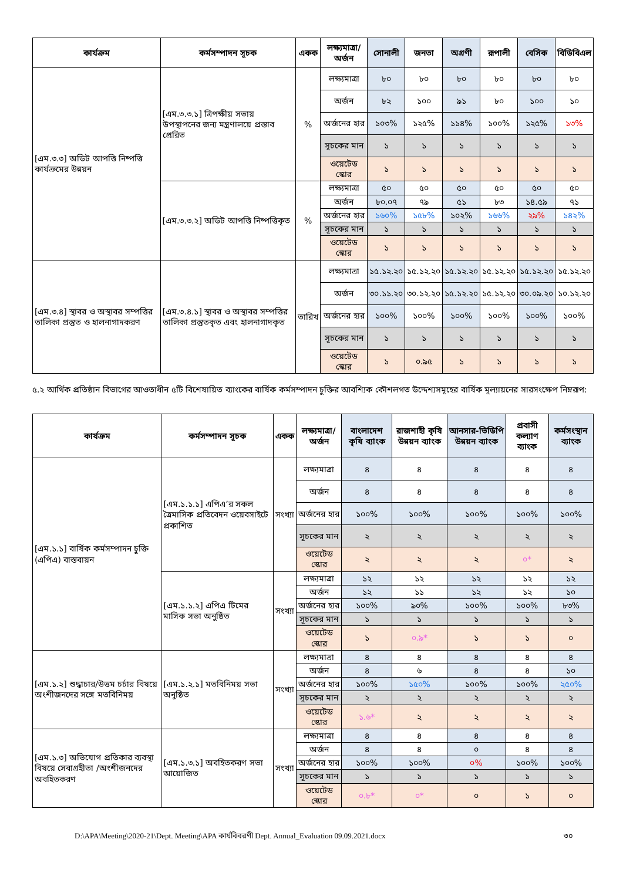| কার্যক্রম | কর্মসম্পাদন সূচক | একক | লক্ষ্যমাত্রা/ অর্জন | সোনালী | জনতা | অগ্রণী | রূপালী | বেসিক | বিডিবিএল |
| --- | --- | --- | --- | --- | --- | --- | --- | --- | --- |
| [এম.৩.৩] অডিট আপত্তি নিষ্পত্তি কার্যক্রমের উন্নয়ন | [এম.৩.৩.১] ত্রিপক্ষীয় সভায় উপস্থাপনের জন্য মন্ত্রণালয়ে প্রস্তাব প্রেরিত | % | লক্ষ্যমাত্রা | ৮০ | ৮০ | ৮০ | ৮০ | ৮০ | ৮০ |
| | | | অর্জন | ৮২ | ১০০ | ৯১ | ৮০ | ১০০ | ১০ |
| | | | অর্জনের হার | ১০৩% | ১২৫% | ১১৪% | ১০০% | ১২৫% | ১৩% |
| | | | সূচকের মান | ১ | ১ | ১ | ১ | ১ | ১ |
| | | | ওয়েটেড স্কোর | ১ | ১ | ১ | ১ | ১ | ১ |
| | [এম.৩.৩.২] অডিট আপত্তি নিষ্পত্তিকৃত | % | লক্ষ্যমাত্রা | ৫০ | ৫০ | ৫০ | ৫০ | ৫০ | ৫০ |
| | | | অর্জন | ৮০.০৭ | ৭৯ | ৫১ | ৮৩ | ১৪.৫৯ | ৭১ |
| | | | অর্জনের হার | ১৬০% | ১৫৮% | ১০২% | ১৬৬% | ২৯% | ১৪২% |
| | | | সূচকের মান | ১ | ১ | ১ | ১ | ১ | ১ |
| | | | ওয়েটেড স্কোর | ১ | ১ | ১ | ১ | ১ | ১ |
| [এম.৩.৪] স্থাবর ও অস্থাবর সম্পত্তির তালিকা প্রস্তুত ও হালনাগাদকরণ | [এম.৩.৪.১] স্থাবর ও অস্থাবর সম্পত্তির তালিকা প্রস্তুতকৃত এবং হালনাগাদকৃত | তারিখ | লক্ষ্যমাত্রা | ১৫.১২.২০ | ১৫.১২.২০ | ১৫.১২.২০ | ১৫.১২.২০ | ১৫.১২.২০ | ১৫.১২.২০ |
| | | | অর্জন | ৩০.১১.২০ | ৩০.১২.২০ | ১৫.১২.২০ | ১৫.১২.২০ | ৩০.০৯.২০ | ১০.১২.২০ |
| | | | অর্জনের হার | ১০০% | ১০০% | ১০০% | ১০০% | ১০০% | ১০০% |
| | | | সূচকের মান | ১ | ১ | ১ | ১ | ১ | ১ |
| | | | ওয়েটেড স্কোর | ১ | ০.৯৫ | ১ | ১ | ১ | ১ |
৫.২ আর্থিক প্রতিষ্ঠান বিভাগের আওতাধীন ৫টি বিশেষায়িত ব্যাংকের বার্ষিক কর্মসম্পাদন চুক্তির আবশ্যিক কৌশলগত উদ্দেশ্যসমূহের বার্ষিক মূল্যায়নের সারসংক্ষেপ নিম্নরূপ:
| কার্যক্রম | কর্মসম্পাদন সূচক | একক | লক্ষ্যমাত্রা/ অর্জন | বাংলাদেশ কৃষি ব্যাংক | রাজশাহী কৃষি উন্নয়ন ব্যাংক | আনসার-ভিডিপি উন্নয়ন ব্যাংক | প্রবাসী কল্যাণ ব্যাংক | কর্মসংস্থান ব্যাংক |
| --- | --- | --- | --- | --- | --- | --- | --- | --- |
| [এম.১.১] বার্ষিক কর্মসম্পাদন চুক্তি (এপিএ) বাস্তবায়ন | [এম.১.১.১] এপিএ’র সকল ত্রৈমাসিক প্রতিবেদন ওয়েবসাইটে প্রকাশিত | সংখ্যা | লক্ষ্যমাত্রা | ৪ | ৪ | ৪ | ৪ | ৪ |
| | | | অর্জন | ৪ | ৪ | ৪ | ৪ | ৪ |
| | | | অর্জনের হার | ১০০% | ১০০% | ১০০% | ১০০% | ১০০% |
| | | | সূচকের মান | ২ | ২ | ২ | ২ | ২ |
| | | | ওয়েটেড স্কোর | ২ | ২ | ২ | ০* | ২ |
| | [এম.১.১.২] এপিএ টিমের মাসিক সভা অনুষ্ঠিত | সংখ্যা | লক্ষ্যমাত্রা | ১২ | ১২ | ১২ | ১২ | ১২ |
| | | | অর্জন | ১২ | ১১ | ১২ | ১২ | ১০ |
| | | | অর্জনের হার | ১০০% | ৯০% | ১০০% | ১০০% | ৮৩% |
| | | | সূচকের মান | ১ | ১ | ১ | ১ | ১ |
| | | | ওয়েটেড স্কোর | ১ | ০.৯* | ১ | ১ | ০ |
| [এম.১.২] শুদ্ধাচার/উত্তম চর্চার বিষয়ে অংশীজনদের সঙ্গে মতবিনিময় | [এম.১.২.১] মতবিনিময় সভা অনুষ্ঠিত | সংখ্যা | লক্ষ্যমাত্রা | ৪ | ৪ | ৪ | ৪ | ৪ |
| | | | অর্জন | ৪ | ৬ | ৪ | ৪ | ১০ |
| | | | অর্জনের হার | ১০০% | ১৫০% | ১০০% | ১০০% | ২৫০% |
| | | | সূচকের মান | ২ | ২ | ২ | ২ | ২ |
| | | | ওয়েটেড স্কোর | ১.৬* | ২ | ২ | ২ | ২ |
| [এম.১.৩] অভিযোগ প্রতিকার ব্যবস্থা বিষয়ে সেবাগ্রহীতা /অংশীজনদের অবহিতকরণ | [এম.১.৩.১] অবহিতকরণ সভা আয়োজিত | সংখ্যা | লক্ষ্যমাত্রা | ৪ | ৪ | ৪ | ৪ | ৪ |
| | | | অর্জন | ৪ | ৪ | ০ | ৪ | ৪ |
| | | | অর্জনের হার | ১০০% | ১০০% | ০% | ১০০% | ১০০% |
| | | | সূচকের মান | ১ | ১ | ১ | ১ | ১ |
| | | | ওয়েটেড স্কোর | ০.৮* | ০* | ০ | ১ | ০ |
D:\APA\Meeting\2020-21\Dept. Meeting\APA কার্যবিবরণী Dept. Annual_Evaluation 09.09.2021.docx ৩০